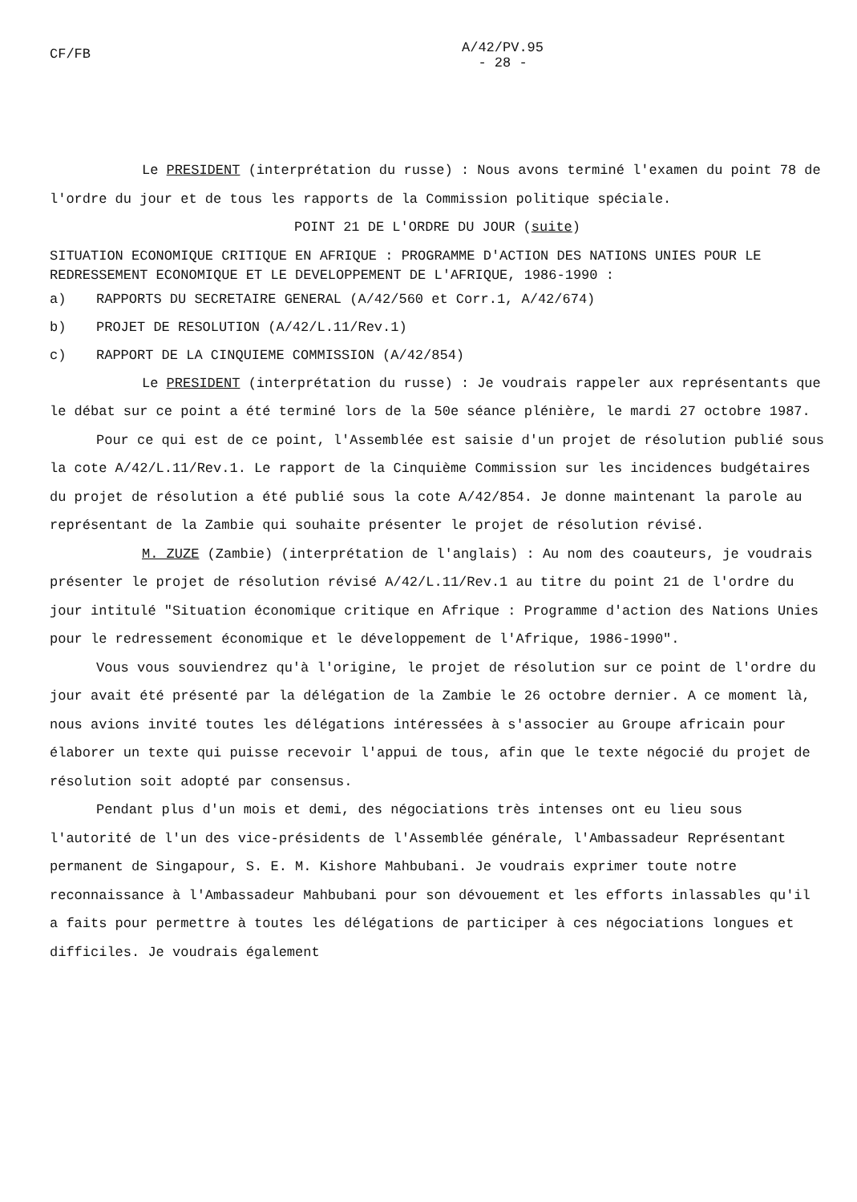CF/FB
A/42/PV.95
- 28 -
Le PRESIDENT (interprétation du russe) : Nous avons terminé l'examen du point 78 de l'ordre du jour et de tous les rapports de la Commission politique spéciale.
POINT 21 DE L'ORDRE DU JOUR (suite)
SITUATION ECONOMIQUE CRITIQUE EN AFRIQUE : PROGRAMME D'ACTION DES NATIONS UNIES POUR LE REDRESSEMENT ECONOMIQUE ET LE DEVELOPPEMENT DE L'AFRIQUE, 1986-1990 :
a) RAPPORTS DU SECRETAIRE GENERAL (A/42/560 et Corr.1, A/42/674)
b) PROJET DE RESOLUTION (A/42/L.11/Rev.1)
c) RAPPORT DE LA CINQUIEME COMMISSION (A/42/854)
Le PRESIDENT (interprétation du russe) : Je voudrais rappeler aux représentants que le débat sur ce point a été terminé lors de la 50e séance plénière, le mardi 27 octobre 1987.
Pour ce qui est de ce point, l'Assemblée est saisie d'un projet de résolution publié sous la cote A/42/L.11/Rev.1. Le rapport de la Cinquième Commission sur les incidences budgétaires du projet de résolution a été publié sous la cote A/42/854. Je donne maintenant la parole au représentant de la Zambie qui souhaite présenter le projet de résolution révisé.
M. ZUZE (Zambie) (interprétation de l'anglais) : Au nom des coauteurs, je voudrais présenter le projet de résolution révisé A/42/L.11/Rev.1 au titre du point 21 de l'ordre du jour intitulé "Situation économique critique en Afrique : Programme d'action des Nations Unies pour le redressement économique et le développement de l'Afrique, 1986-1990".
Vous vous souviendrez qu'à l'origine, le projet de résolution sur ce point de l'ordre du jour avait été présenté par la délégation de la Zambie le 26 octobre dernier. A ce moment là, nous avions invité toutes les délégations intéressées à s'associer au Groupe africain pour élaborer un texte qui puisse recevoir l'appui de tous, afin que le texte négocié du projet de résolution soit adopté par consensus.
Pendant plus d'un mois et demi, des négociations très intenses ont eu lieu sous l'autorité de l'un des vice-présidents de l'Assemblée générale, l'Ambassadeur Représentant permanent de Singapour, S. E. M. Kishore Mahbubani. Je voudrais exprimer toute notre reconnaissance à l'Ambassadeur Mahbubani pour son dévouement et les efforts inlassables qu'il a faits pour permettre à toutes les délégations de participer à ces négociations longues et difficiles. Je voudrais également